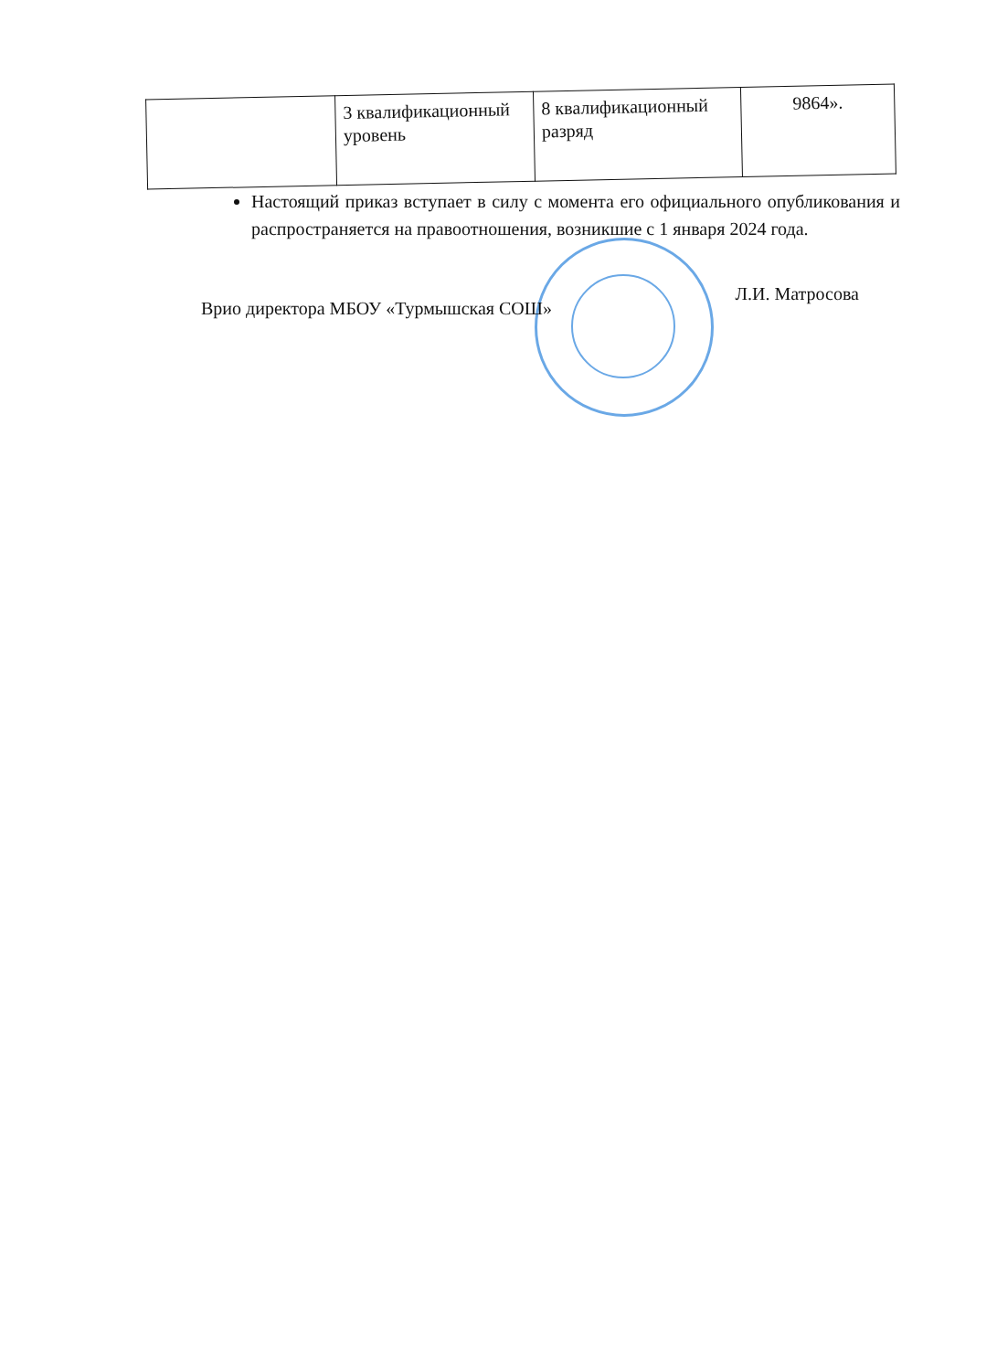| | 3 квалификационный уровень | 8 квалификационный разряд | 9864». |
Настоящий приказ вступает в силу с момента его официального опубликования и распространяется на правоотношения, возникшие с 1 января 2024 года.
Врио директора МБОУ «Турмышская СОШ» Л.И. Матросова